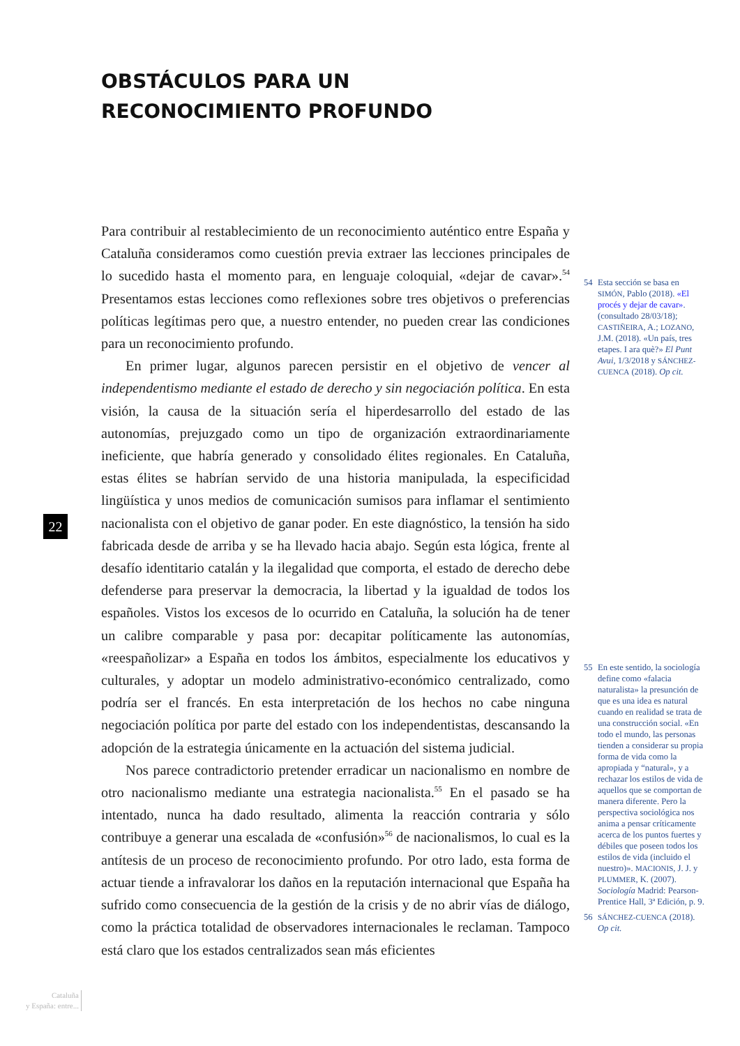OBSTÁCULOS PARA UN RECONOCIMIENTO PROFUNDO
Para contribuir al restablecimiento de un reconocimiento auténtico entre España y Cataluña consideramos como cuestión previa extraer las lecciones principales de lo sucedido hasta el momento para, en lenguaje coloquial, «dejar de cavar».<sup>54</sup> Presentamos estas lecciones como reflexiones sobre tres objetivos o preferencias políticas legítimas pero que, a nuestro entender, no pueden crear las condiciones para un reconocimiento profundo.
En primer lugar, algunos parecen persistir en el objetivo de vencer al independentismo mediante el estado de derecho y sin negociación política. En esta visión, la causa de la situación sería el hiperdesarrollo del estado de las autonomías, prejuzgado como un tipo de organización extraordinariamente ineficiente, que habría generado y consolidado élites regionales. En Cataluña, estas élites se habrían servido de una historia manipulada, la especificidad lingüística y unos medios de comunicación sumisos para inflamar el sentimiento nacionalista con el objetivo de ganar poder. En este diagnóstico, la tensión ha sido fabricada desde de arriba y se ha llevado hacia abajo. Según esta lógica, frente al desafío identitario catalán y la ilegalidad que comporta, el estado de derecho debe defenderse para preservar la democracia, la libertad y la igualdad de todos los españoles. Vistos los excesos de lo ocurrido en Cataluña, la solución ha de tener un calibre comparable y pasa por: decapitar políticamente las autonomías, «reespañolizar» a España en todos los ámbitos, especialmente los educativos y culturales, y adoptar un modelo administrativo-económico centralizado, como podría ser el francés. En esta interpretación de los hechos no cabe ninguna negociación política por parte del estado con los independentistas, descansando la adopción de la estrategia únicamente en la actuación del sistema judicial.
Nos parece contradictorio pretender erradicar un nacionalismo en nombre de otro nacionalismo mediante una estrategia nacionalista.<sup>55</sup> En el pasado se ha intentado, nunca ha dado resultado, alimenta la reacción contraria y sólo contribuye a generar una escalada de «confusión»<sup>56</sup> de nacionalismos, lo cual es la antítesis de un proceso de reconocimiento profundo. Por otro lado, esta forma de actuar tiende a infravalorar los daños en la reputación internacional que España ha sufrido como consecuencia de la gestión de la crisis y de no abrir vías de diálogo, como la práctica totalidad de observadores internacionales le reclaman. Tampoco está claro que los estados centralizados sean más eficientes
54 Esta sección se basa en SIMÓN, Pablo (2018). «El procés y dejar de cavar». (consultado 28/03/18); CASTIÑEIRA, A.; LOZANO, J.M. (2018). «Un país, tres etapes. I ara què?» El Punt Avui, 1/3/2018 y SÁNCHEZ-CUENCA (2018). Op cit.
55 En este sentido, la sociología define como «falacia naturalista» la presunción de que es una idea es natural cuando en realidad se trata de una construcción social. «En todo el mundo, las personas tienden a considerar su propia forma de vida como la apropiada y “natural», y a rechazar los estilos de vida de aquellos que se comportan de manera diferente. Pero la perspectiva sociológica nos anima a pensar críticamente acerca de los puntos fuertes y débiles que poseen todos los estilos de vida (incluido el nuestro)». MACIONIS, J. J. y PLUMMER, K. (2007). Sociología Madrid: Pearson-Prentice Hall, 3ª Edición, p. 9.
56 SÁNCHEZ-CUENCA (2018). Op cit.
22
Cataluña
y España: entre...